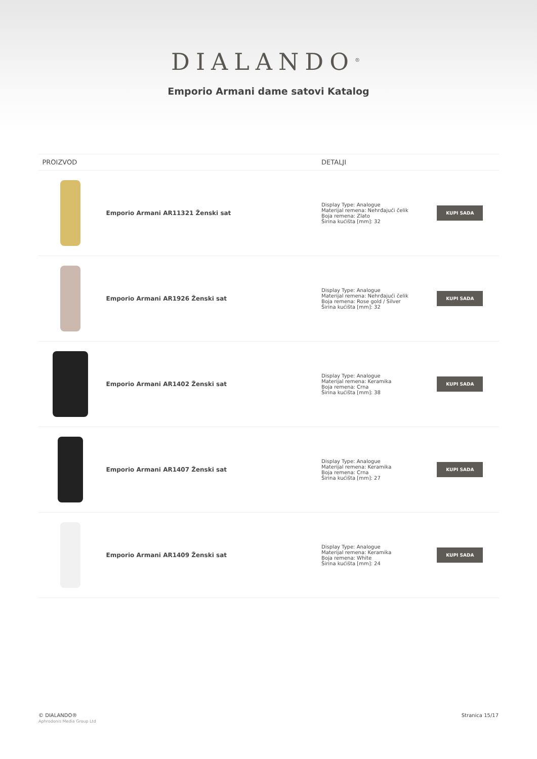DIALANDO<sup>®</sup>
Emporio Armani dame satovi Katalog
| PROIZVOD | | DETALJI | |
| --- | --- | --- | --- |
| | Emporio Armani AR11321 Ženski sat | Display Type: Analogue Materijal remena: Nehrđajući čelik Boja remena: Zlato Širina kućišta [mm]: 32 | KUPI SADA |
| | Emporio Armani AR1926 Ženski sat | Display Type: Analogue Materijal remena: Nehrđajući čelik Boja remena: Rose gold / Silver Širina kućišta [mm]: 32 | KUPI SADA |
| | Emporio Armani AR1402 Ženski sat | Display Type: Analogue Materijal remena: Keramika Boja remena: Crna Širina kućišta [mm]: 38 | KUPI SADA |
| | Emporio Armani AR1407 Ženski sat | Display Type: Analogue Materijal remena: Keramika Boja remena: Crna Širina kućišta [mm]: 27 | KUPI SADA |
| | Emporio Armani AR1409 Ženski sat | Display Type: Analogue Materijal remena: Keramika Boja remena: White Širina kućišta [mm]: 24 | KUPI SADA |
© DIALANDO®
Aphrodonis Media Group Ltd
Stranica 15/17